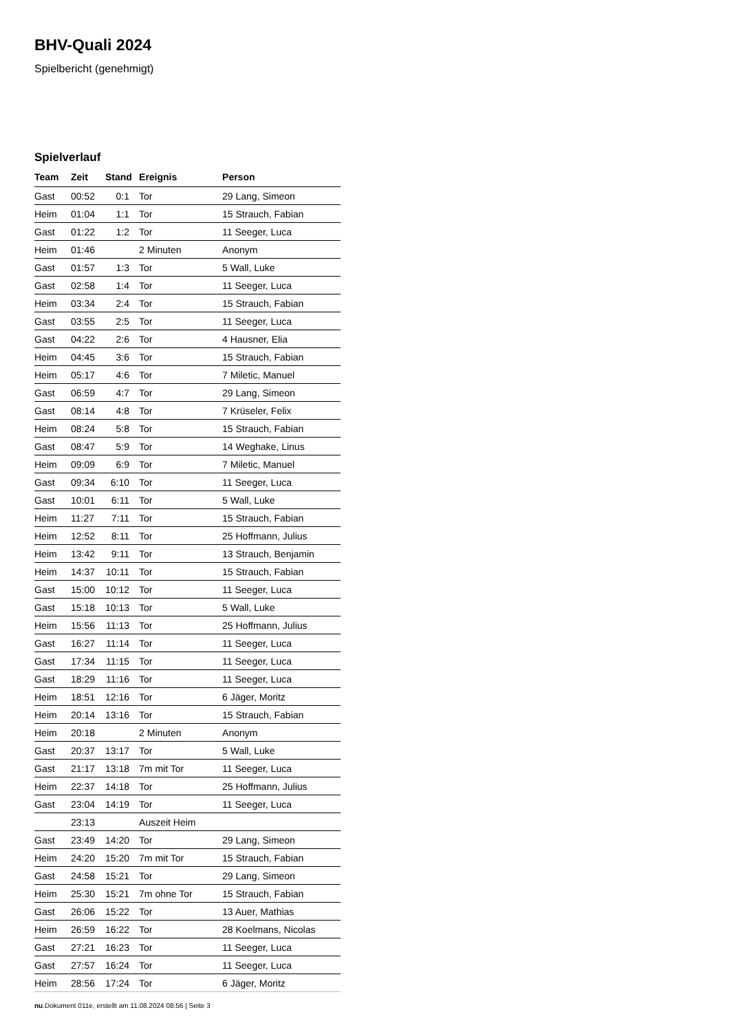BHV-Quali 2024
Spielbericht (genehmigt)
Spielverlauf
| Team | Zeit | Stand | Ereignis | Person |
| --- | --- | --- | --- | --- |
| Gast | 00:52 | 0:1 | Tor | 29 Lang, Simeon |
| Heim | 01:04 | 1:1 | Tor | 15 Strauch, Fabian |
| Gast | 01:22 | 1:2 | Tor | 11 Seeger, Luca |
| Heim | 01:46 | | 2 Minuten | Anonym |
| Gast | 01:57 | 1:3 | Tor | 5 Wall, Luke |
| Gast | 02:58 | 1:4 | Tor | 11 Seeger, Luca |
| Heim | 03:34 | 2:4 | Tor | 15 Strauch, Fabian |
| Gast | 03:55 | 2:5 | Tor | 11 Seeger, Luca |
| Gast | 04:22 | 2:6 | Tor | 4 Hausner, Elia |
| Heim | 04:45 | 3:6 | Tor | 15 Strauch, Fabian |
| Heim | 05:17 | 4:6 | Tor | 7 Miletic, Manuel |
| Gast | 06:59 | 4:7 | Tor | 29 Lang, Simeon |
| Gast | 08:14 | 4:8 | Tor | 7 Krüseler, Felix |
| Heim | 08:24 | 5:8 | Tor | 15 Strauch, Fabian |
| Gast | 08:47 | 5:9 | Tor | 14 Weghake, Linus |
| Heim | 09:09 | 6:9 | Tor | 7 Miletic, Manuel |
| Gast | 09:34 | 6:10 | Tor | 11 Seeger, Luca |
| Gast | 10:01 | 6:11 | Tor | 5 Wall, Luke |
| Heim | 11:27 | 7:11 | Tor | 15 Strauch, Fabian |
| Heim | 12:52 | 8:11 | Tor | 25 Hoffmann, Julius |
| Heim | 13:42 | 9:11 | Tor | 13 Strauch, Benjamin |
| Heim | 14:37 | 10:11 | Tor | 15 Strauch, Fabian |
| Gast | 15:00 | 10:12 | Tor | 11 Seeger, Luca |
| Gast | 15:18 | 10:13 | Tor | 5 Wall, Luke |
| Heim | 15:56 | 11:13 | Tor | 25 Hoffmann, Julius |
| Gast | 16:27 | 11:14 | Tor | 11 Seeger, Luca |
| Gast | 17:34 | 11:15 | Tor | 11 Seeger, Luca |
| Gast | 18:29 | 11:16 | Tor | 11 Seeger, Luca |
| Heim | 18:51 | 12:16 | Tor | 6 Jäger, Moritz |
| Heim | 20:14 | 13:16 | Tor | 15 Strauch, Fabian |
| Heim | 20:18 | | 2 Minuten | Anonym |
| Gast | 20:37 | 13:17 | Tor | 5 Wall, Luke |
| Gast | 21:17 | 13:18 | 7m mit Tor | 11 Seeger, Luca |
| Heim | 22:37 | 14:18 | Tor | 25 Hoffmann, Julius |
| Gast | 23:04 | 14:19 | Tor | 11 Seeger, Luca |
| | 23:13 | | Auszeit Heim | |
| Gast | 23:49 | 14:20 | Tor | 29 Lang, Simeon |
| Heim | 24:20 | 15:20 | 7m mit Tor | 15 Strauch, Fabian |
| Gast | 24:58 | 15:21 | Tor | 29 Lang, Simeon |
| Heim | 25:30 | 15:21 | 7m ohne Tor | 15 Strauch, Fabian |
| Gast | 26:06 | 15:22 | Tor | 13 Auer, Mathias |
| Heim | 26:59 | 16:22 | Tor | 28 Koelmans, Nicolas |
| Gast | 27:21 | 16:23 | Tor | 11 Seeger, Luca |
| Gast | 27:57 | 16:24 | Tor | 11 Seeger, Luca |
| Heim | 28:56 | 17:24 | Tor | 6 Jäger, Moritz |
nu.Dokument 011e, erstellt am 11.08.2024 08:56 | Seite 3